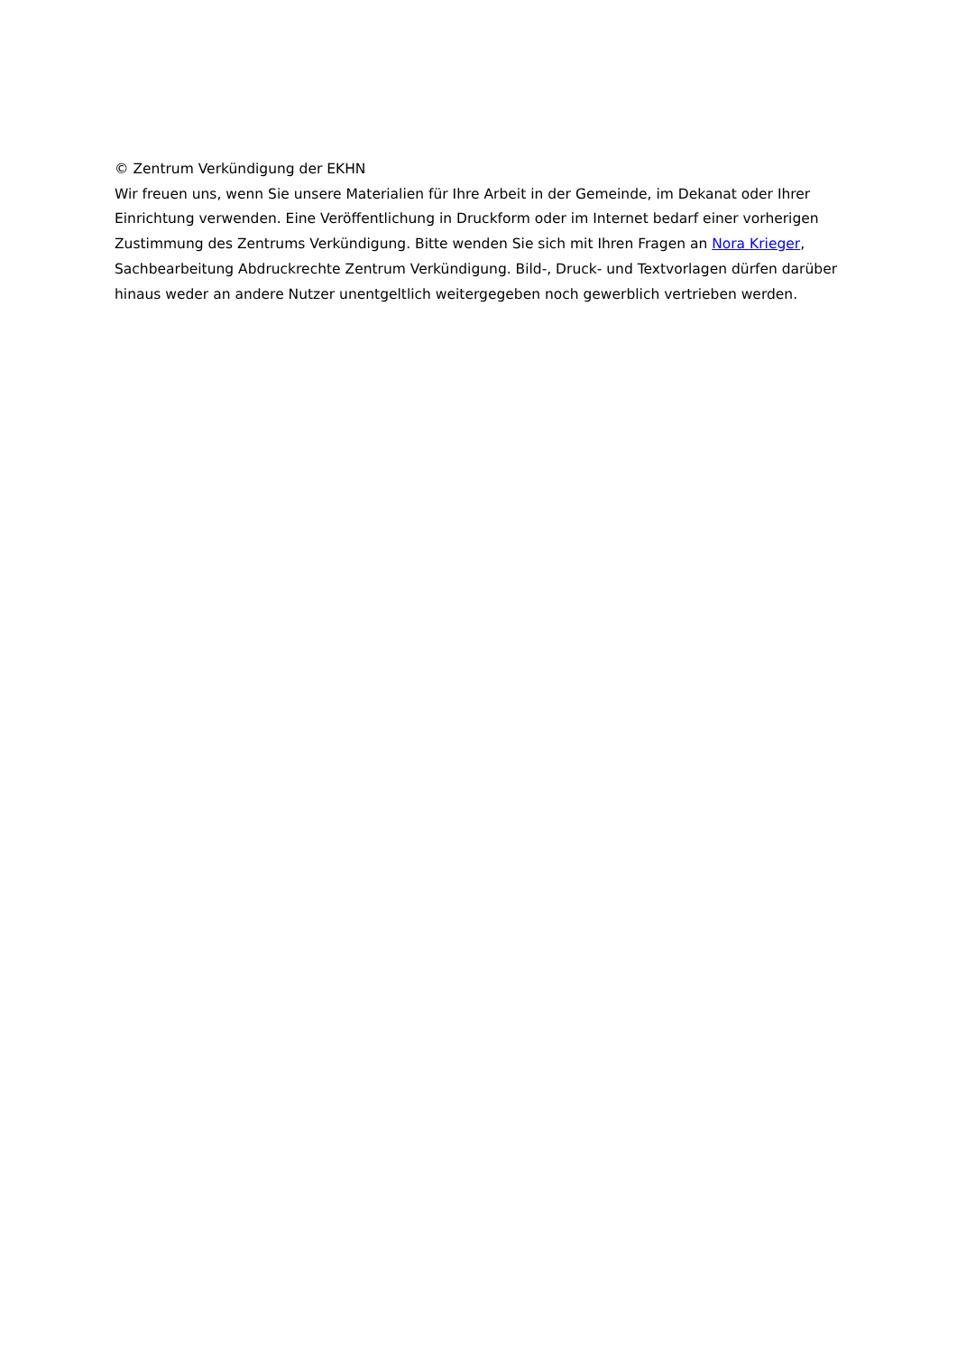© Zentrum Verkündigung der EKHN
Wir freuen uns, wenn Sie unsere Materialien für Ihre Arbeit in der Gemeinde, im Dekanat oder Ihrer Einrichtung verwenden. Eine Veröffentlichung in Druckform oder im Internet bedarf einer vorherigen Zustimmung des Zentrums Verkündigung. Bitte wenden Sie sich mit Ihren Fragen an Nora Krieger, Sachbearbeitung Abdruckrechte Zentrum Verkündigung. Bild-, Druck- und Textvorlagen dürfen darüber hinaus weder an andere Nutzer unentgeltlich weitergegeben noch gewerblich vertrieben werden.